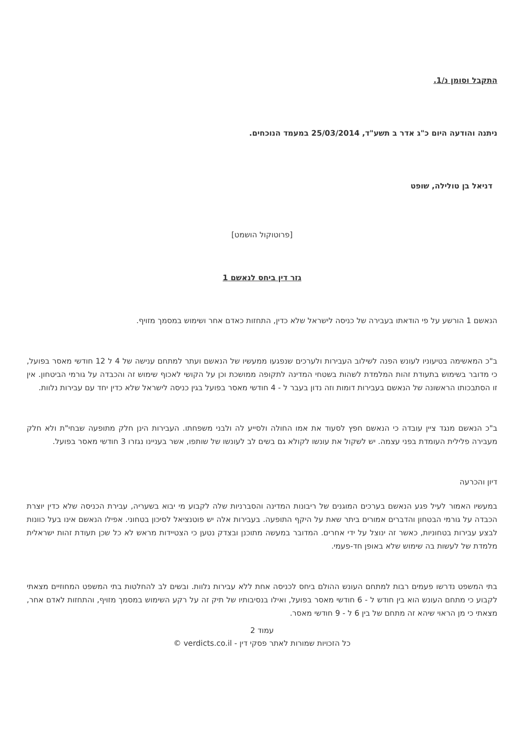התקבל וסומן נ/1.
ניתנה והודעה היום כ"ג אדר ב תשע"ד, 25/03/2014 במעמד הנוכחים.
דניאל בן טולילה, שופט
[פרוטוקול הושמט]
גזר דין ביחס לנאשם 1
הנאשם 1 הורשע על פי הודאתו בעבירה של כניסה לישראל שלא כדין, התחזות כאדם אחר ושימוש במסמך מזויף.
ב"כ המאשימה בטיעוניו לעונש הפנה לשילוב העבירות ולערכים שנפגעו ממעשיו של הנאשם ועתר למתחם ענישה של 4 ל 12 חודשי מאסר בפועל, כי מדובר בשימוש בתעודת זהות המלמדת לשהות בשטחי המדינה לתקופה ממושכת וכן על הקושי לאכוף שימוש זה והכבדה על גורמי הביטחון. אין זו הסתבכותו הראשונה של הנאשם בעבירות דומות וזה נדון בעבר ל - 4 חודשי מאסר בפועל בגין כניסה לישראל שלא כדין יחד עם עבירות נלוות.
ב"כ הנאשם מנגד ציין עובדה כי הנאשם חפץ לסעוד את אמו החולה ולסייע לה ולבני משפחתו. העבירות הינן חלק מתופעה שבחי"ת ולא חלק מעבירה פלילית העומדת בפני עצמה. יש לשקול את עונשו לקולא גם בשים לב לעונשו של שותפו, אשר בעניינו נגזרו 3 חודשי מאסר בפועל.
דיון והכרעה
במעשיו האמור לעיל פגע הנאשם בערכים המוגנים של ריבונות המדינה והסברניות שלה לקבוע מי יבוא בשעריה, עבירת הכניסה שלא כדין יוצרת הכבדה על גורמי הבטחון והדברים אמורים ביתר שאת על היקף התופעה. בעבירות אלה יש פוטנציאל לסיכון בטחוני. אפילו הנאשם אינו בעל כוונות לבצע עבירות בטחוניות, כאשר זה ינוצל על ידי אחרים. המדובר במעשה מתוכנן ובצדק נטען כי הצטיידות מראש לא כל שכן תעודת זהות ישראלית מלמדת של לעשות בה שימוש שלא באופן חד-פעמי.
בתי המשפט נדרשו פעמים רבות למתחם העונש ההולם ביחס לכניסה אחת ללא עבירות נלוות. ובשים לב להחלטות בתי המשפט המחוזיים מצאתי לקבוע כי מתחם העונש הוא בין חודש ל - 6 חודשי מאסר בפועל, ואילו בנסיבותיו של תיק זה על רקע השימוש במסמך מזויף, והתחזות לאדם אחר, מצאתי כי מן הראוי שיהא זה מתחם של בין 6 ל - 9 חודשי מאסר.
עמוד 2
כל הזכויות שמורות לאתר פסקי דין - verdicts.co.il ©